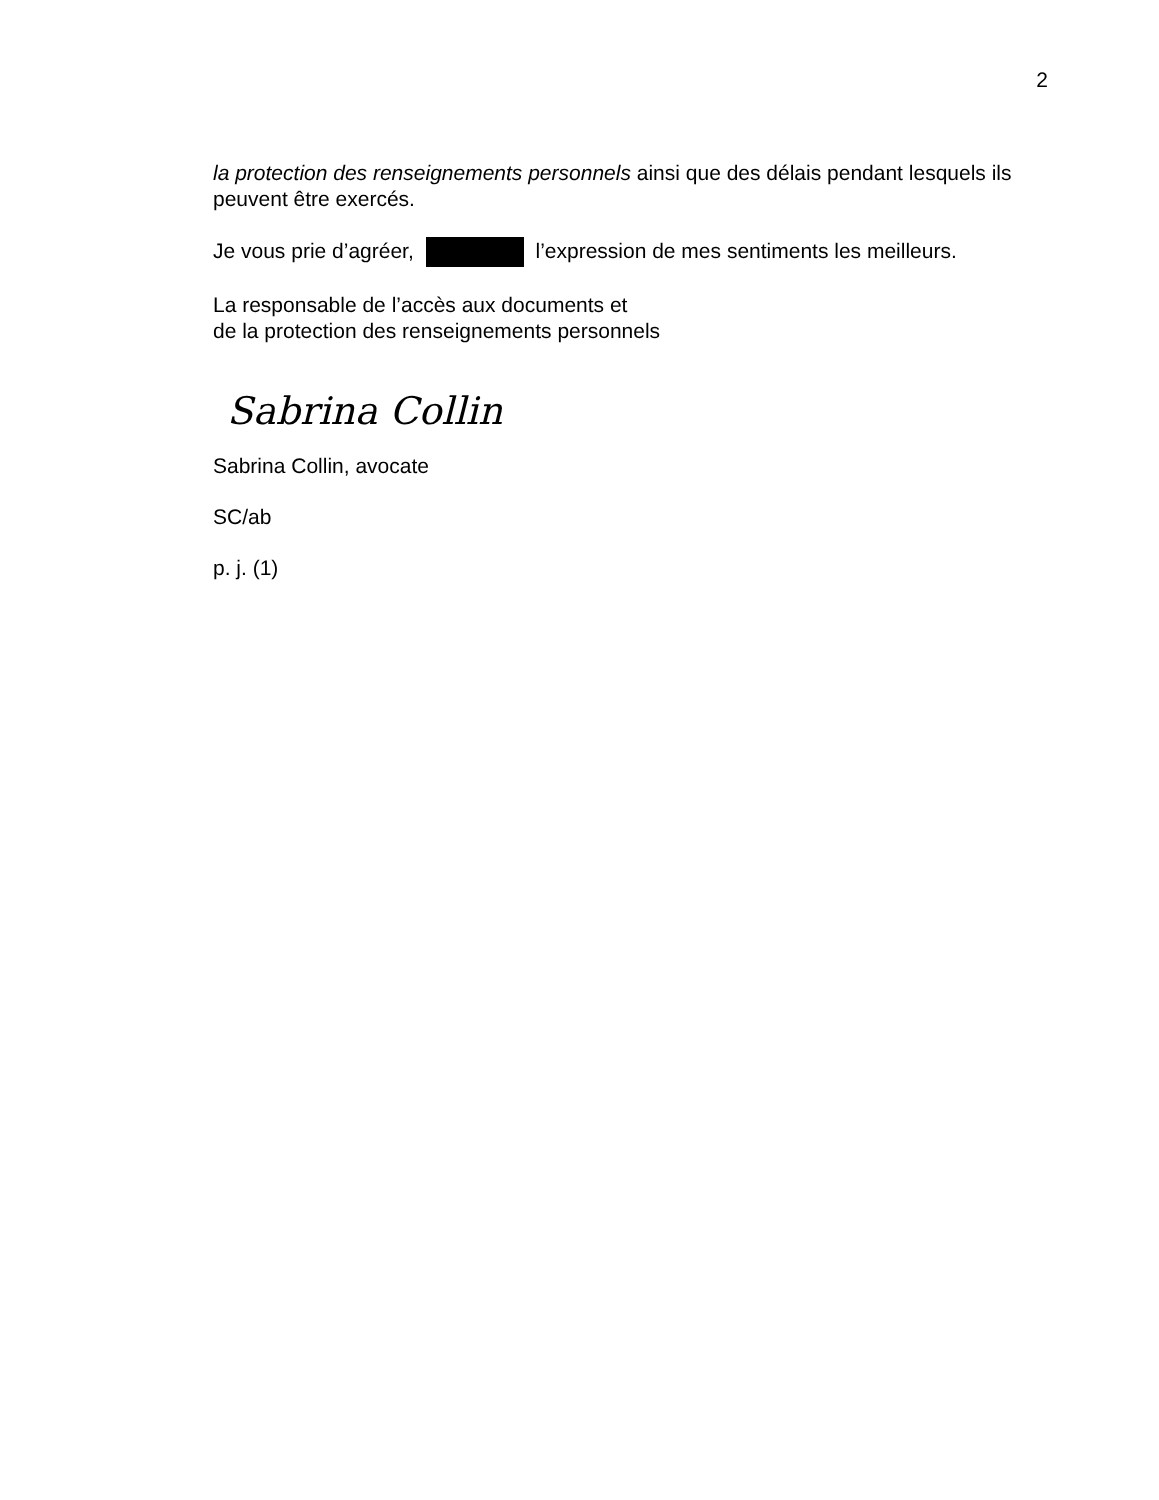2
la protection des renseignements personnels ainsi que des délais pendant lesquels ils peuvent être exercés.
Je vous prie d’agréer, l’expression de mes sentiments les meilleurs.
La responsable de l’accès aux documents et
de la protection des renseignements personnels
Sabrina Collin
Sabrina Collin, avocate
SC/ab
p. j. (1)